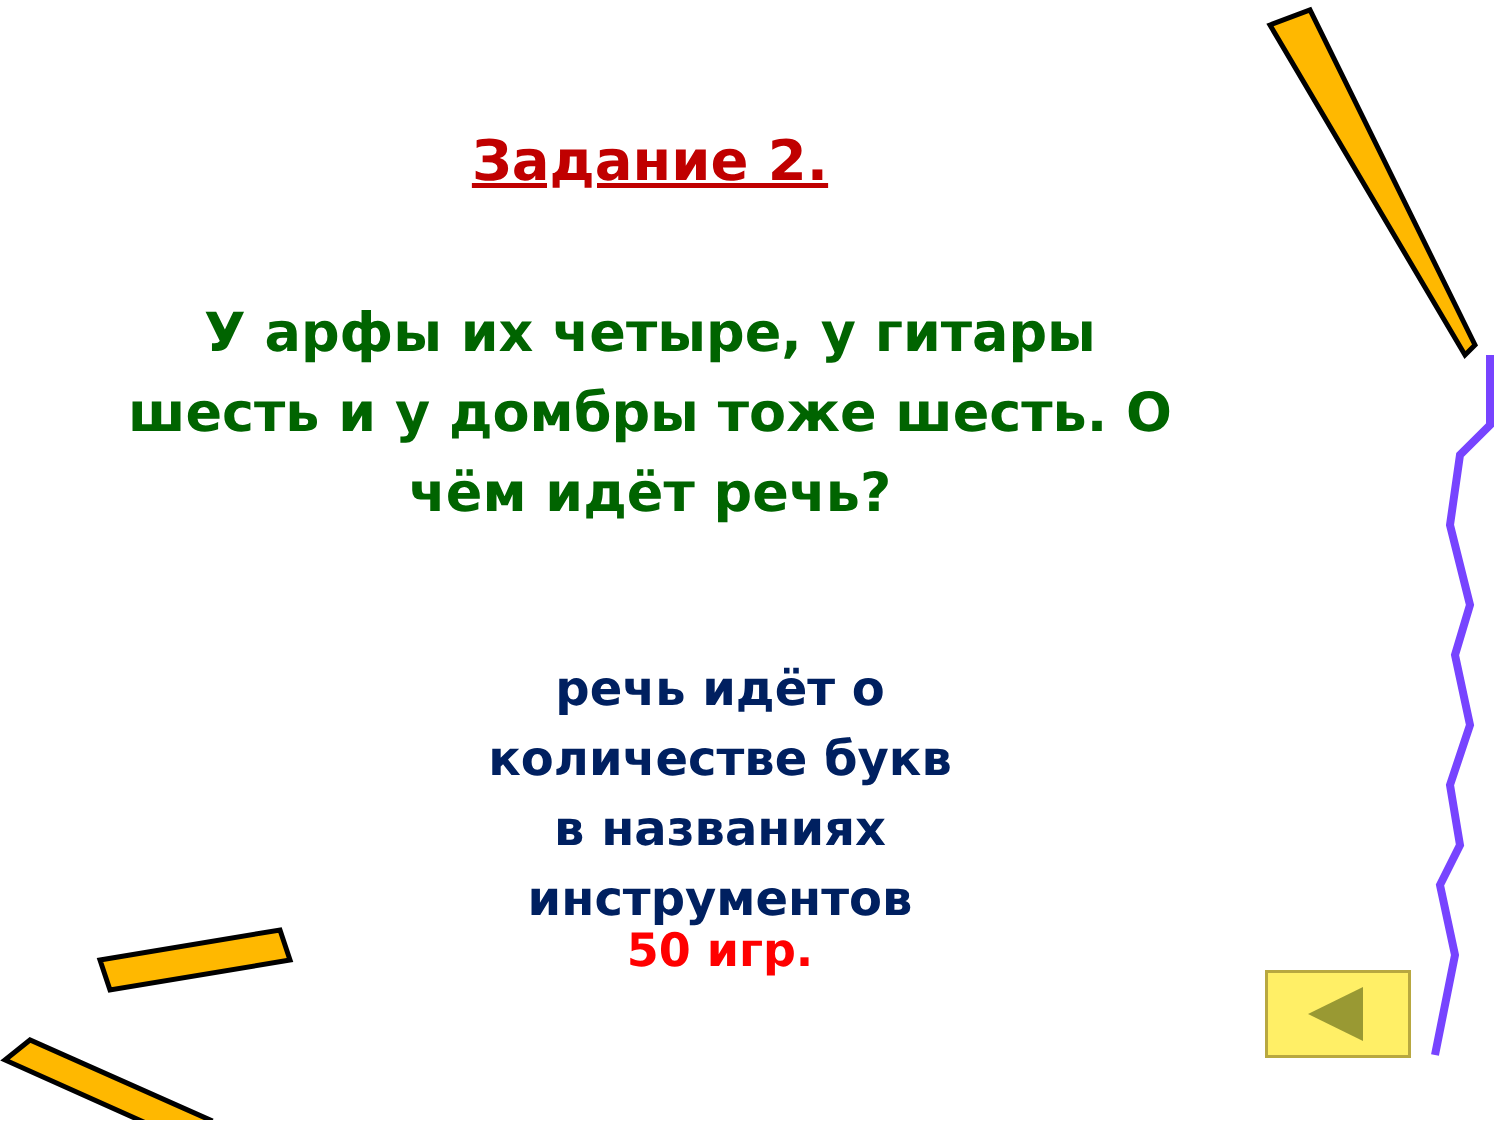Задание 2.
У арфы их четыре, у гитары шесть и у домбры тоже шесть. О чём идёт речь?
речь идёт о
количестве букв
в названиях
инструментов
50 игр.